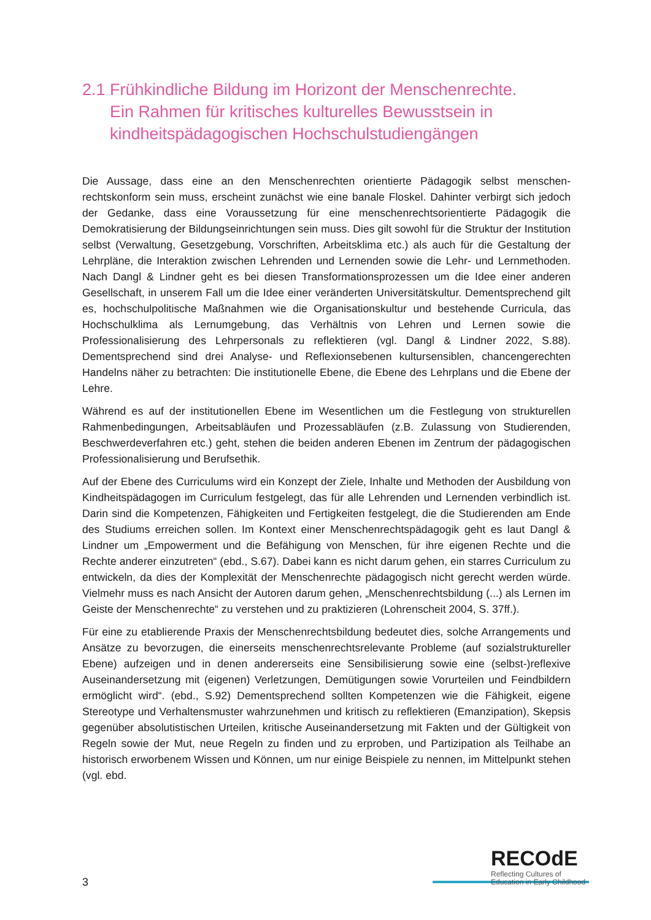2.1 Frühkindliche Bildung im Horizont der Menschenrechte.
Ein Rahmen für kritisches kulturelles Bewusstsein in kindheitspädagogischen Hochschulstudiengängen
Die Aussage, dass eine an den Menschenrechten orientierte Pädagogik selbst menschen­rechtskonform sein muss, erscheint zunächst wie eine banale Floskel. Dahinter verbirgt sich jedoch der Gedanke, dass eine Voraussetzung für eine menschenrechtsorientierte Pädagogik die Demokratisierung der Bildungseinrichtungen sein muss. Dies gilt sowohl für die Struktur der Institution selbst (Verwaltung, Gesetzgebung, Vorschriften, Arbeitsklima etc.) als auch für die Gestaltung der Lehrpläne, die Interaktion zwischen Lehrenden und Lernenden sowie die Lehr- und Lernmethoden. Nach Dangl & Lindner geht es bei diesen Transformations­prozessen um die Idee einer anderen Gesellschaft, in unserem Fall um die Idee einer veränderten Universitätskultur. Dementsprechend gilt es, hochschulpolitische Maßnahmen wie die Organisationskultur und bestehende Curricula, das Hochschulklima als Lernumgebung, das Verhältnis von Lehren und Lernen sowie die Professionalisierung des Lehrpersonals zu reflektieren (vgl. Dangl & Lindner 2022, S.88). Dementsprechend sind drei Analyse- und Reflexionsebenen kultursensiblen, chancengerechten Handelns näher zu betrachten: Die institutionelle Ebene, die Ebene des Lehrplans und die Ebene der Lehre.
Während es auf der institutionellen Ebene im Wesentlichen um die Festlegung von strukturellen Rahmenbedingungen, Arbeitsabläufen und Prozessabläufen (z.B. Zulassung von Studierenden, Beschwerdeverfahren etc.) geht, stehen die beiden anderen Ebenen im Zentrum der pädagogischen Professionalisierung und Berufsethik.
Auf der Ebene des Curriculums wird ein Konzept der Ziele, Inhalte und Methoden der Aus­bildung von Kindheitspädagogen im Curriculum festgelegt, das für alle Lehrenden und Lernenden verbindlich ist. Darin sind die Kompetenzen, Fähigkeiten und Fertigkeiten festgelegt, die die Studierenden am Ende des Studiums erreichen sollen. Im Kontext einer Menschen­rechtspädagogik geht es laut Dangl & Lindner um „Empowerment und die Befähigung von Menschen, für ihre eigenen Rechte und die Rechte anderer einzutreten“ (ebd., S.67). Dabei kann es nicht darum gehen, ein starres Curriculum zu entwickeln, da dies der Komplexität der Menschenrechte pädagogisch nicht gerecht werden würde. Vielmehr muss es nach Ansicht der Autoren darum gehen, „Menschenrechtsbildung (...) als Lernen im Geiste der Menschenrechte“ zu verstehen und zu praktizieren (Lohrenscheit 2004, S. 37ff.).
Für eine zu etablierende Praxis der Menschenrechtsbildung bedeutet dies, solche Arrangements und Ansätze zu bevorzugen, die einerseits menschenrechtsrelevante Probleme (auf sozialstruktureller Ebene) aufzeigen und in denen andererseits eine Sensibilisierung sowie eine (selbst-)reflexive Auseinandersetzung mit (eigenen) Verletzungen, Demütigungen sowie Vorurteilen und Feindbildern ermöglicht wird“. (ebd., S.92) Dementsprechend sollten Kompetenzen wie die Fähigkeit, eigene Stereotype und Verhaltensmuster wahrzunehmen und kritisch zu reflektieren (Emanzipation), Skepsis gegenüber absolutistischen Urteilen, kritische Auseinandersetzung mit Fakten und der Gültigkeit von Regeln sowie der Mut, neue Regeln zu finden und zu erproben, und Partizipation als Teilhabe an historisch erworbenem Wissen und Können, um nur einige Beispiele zu nennen, im Mittelpunkt stehen (vgl. ebd.
3
RECOdE
Reflecting Cultures of
Education in Early Childhood